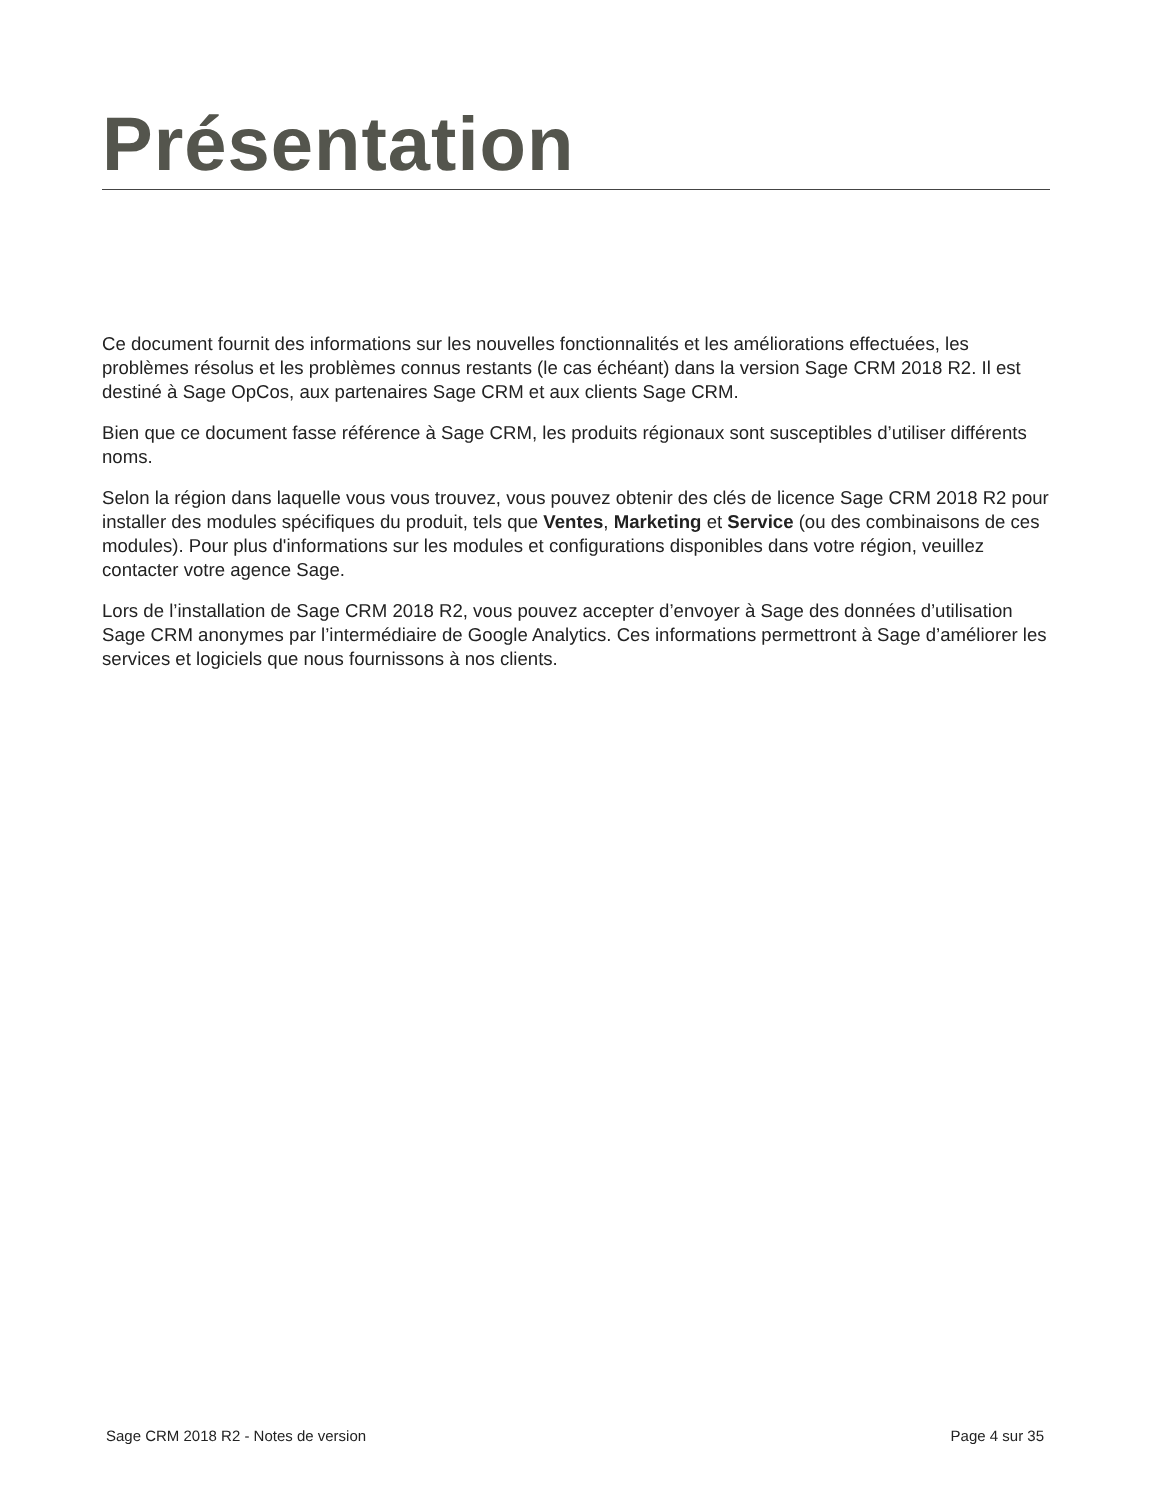Présentation
Ce document fournit des informations sur les nouvelles fonctionnalités et les améliorations effectuées, les problèmes résolus et les problèmes connus restants (le cas échéant) dans la version Sage CRM 2018 R2. Il est destiné à Sage OpCos, aux partenaires Sage CRM et aux clients Sage CRM.
Bien que ce document fasse référence à Sage CRM, les produits régionaux sont susceptibles d’utiliser différents noms.
Selon la région dans laquelle vous vous trouvez, vous pouvez obtenir des clés de licence Sage CRM 2018 R2 pour installer des modules spécifiques du produit, tels que Ventes, Marketing et Service (ou des combinaisons de ces modules). Pour plus d'informations sur les modules et configurations disponibles dans votre région, veuillez contacter votre agence Sage.
Lors de l’installation de Sage CRM 2018 R2, vous pouvez accepter d’envoyer à Sage des données d’utilisation Sage CRM anonymes par l’intermédiaire de Google Analytics. Ces informations permettront à Sage d’améliorer les services et logiciels que nous fournissons à nos clients.
Sage CRM 2018 R2 - Notes de version Page 4 sur 35